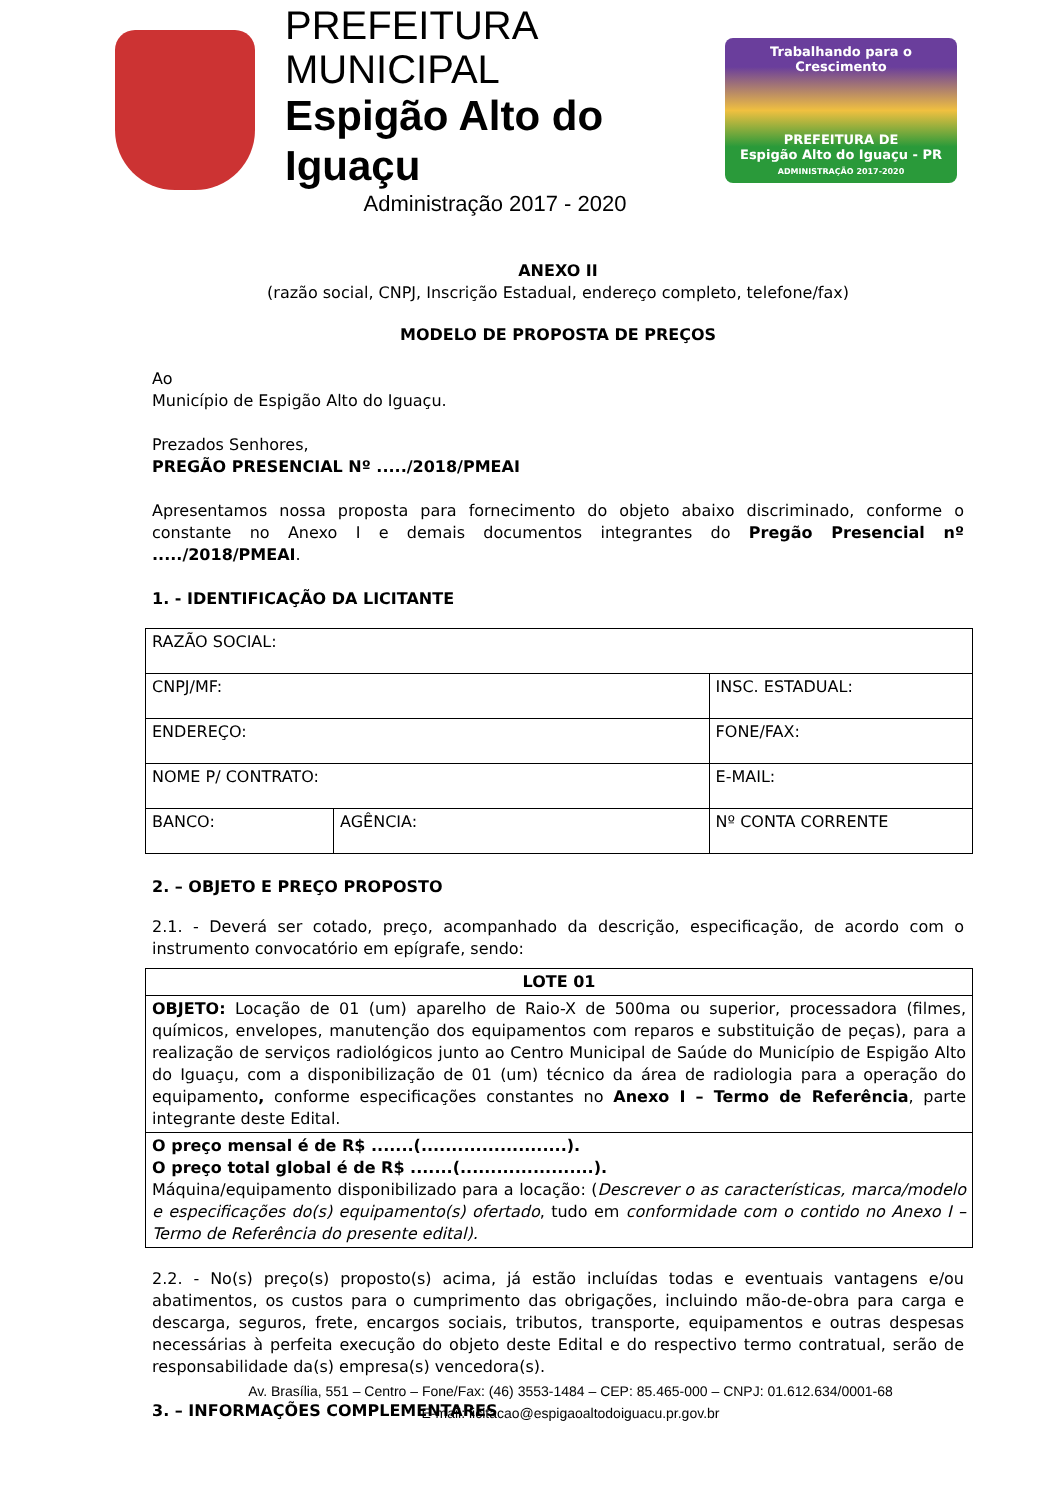PREFEITURA MUNICIPAL
Espigão Alto do Iguaçu
Administração 2017 - 2020
Trabalhando para o Crescimento
PREFEITURA DE
Espigão Alto do Iguaçu - PR
ADMINISTRAÇÃO 2017-2020
ANEXO II
(razão social, CNPJ, Inscrição Estadual, endereço completo, telefone/fax)
MODELO DE PROPOSTA DE PREÇOS
Ao
Município de Espigão Alto do Iguaçu.
Prezados Senhores,
PREGÃO PRESENCIAL Nº ...../2018/PMEAI
Apresentamos nossa proposta para fornecimento do objeto abaixo discriminado, conforme o constante no Anexo I e demais documentos integrantes do Pregão Presencial nº ...../2018/PMEAI.
1. - IDENTIFICAÇÃO DA LICITANTE
| RAZÃO SOCIAL: | | |
| CNPJ/MF: | | INSC. ESTADUAL: |
| ENDEREÇO: | | FONE/FAX: |
| NOME P/ CONTRATO: | | E-MAIL: |
| BANCO: | AGÊNCIA: | Nº CONTA CORRENTE |
2. – OBJETO E PREÇO PROPOSTO
2.1. - Deverá ser cotado, preço, acompanhado da descrição, especificação, de acordo com o instrumento convocatório em epígrafe, sendo:
| LOTE 01 |
| OBJETO: Locação de 01 (um) aparelho de Raio-X de 500ma ou superior, processadora (filmes, químicos, envelopes, manutenção dos equipamentos com reparos e substituição de peças), para a realização de serviços radiológicos junto ao Centro Municipal de Saúde do Município de Espigão Alto do Iguaçu, com a disponibilização de 01 (um) técnico da área de radiologia para a operação do equipamento , conforme especificações constantes no Anexo I – Termo de Referência , parte integrante deste Edital. |
| O preço mensal é de R$ .......(........................). O preço total global é de R$ .......(......................). Máquina/equipamento disponibilizado para a locação: ( Descrever o as características, marca/modelo e especificações do(s) equipamento(s) ofertado , tudo em conformidade com o contido no Anexo I – Termo de Referência do presente edital). |
2.2. - No(s) preço(s) proposto(s) acima, já estão incluídas todas e eventuais vantagens e/ou abatimentos, os custos para o cumprimento das obrigações, incluindo mão-de-obra para carga e descarga, seguros, frete, encargos sociais, tributos, transporte, equipamentos e outras despesas necessárias à perfeita execução do objeto deste Edital e do respectivo termo contratual, serão de responsabilidade da(s) empresa(s) vencedora(s).
3. – INFORMAÇÕES COMPLEMENTARES
Av. Brasília, 551 – Centro – Fone/Fax: (46) 3553-1484 – CEP: 85.465-000 – CNPJ: 01.612.634/0001-68
E-mail: licitacao@espigaoaltodoiguacu.pr.gov.br